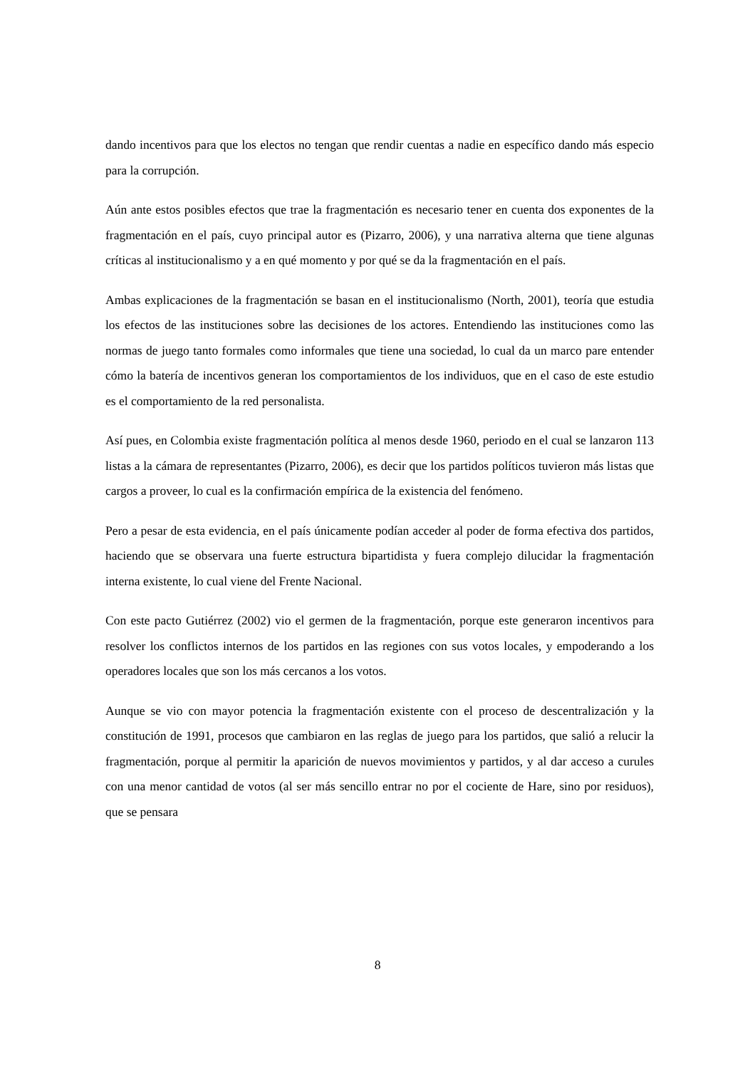dando incentivos para que los electos no tengan que rendir cuentas a nadie en específico dando más especio para la corrupción.
Aún ante estos posibles efectos que trae la fragmentación es necesario tener en cuenta dos exponentes de la fragmentación en el país, cuyo principal autor es (Pizarro, 2006), y una narrativa alterna que tiene algunas críticas al institucionalismo y a en qué momento y por qué se da la fragmentación en el país.
Ambas explicaciones de la fragmentación se basan en el institucionalismo (North, 2001), teoría que estudia los efectos de las instituciones sobre las decisiones de los actores. Entendiendo las instituciones como las normas de juego tanto formales como informales que tiene una sociedad, lo cual da un marco pare entender cómo la batería de incentivos generan los comportamientos de los individuos, que en el caso de este estudio es el comportamiento de la red personalista.
Así pues, en Colombia existe fragmentación política al menos desde 1960, periodo en el cual se lanzaron 113 listas a la cámara de representantes (Pizarro, 2006), es decir que los partidos políticos tuvieron más listas que cargos a proveer, lo cual es la confirmación empírica de la existencia del fenómeno.
Pero a pesar de esta evidencia, en el país únicamente podían acceder al poder de forma efectiva dos partidos, haciendo que se observara una fuerte estructura bipartidista y fuera complejo dilucidar la fragmentación interna existente, lo cual viene del Frente Nacional.
Con este pacto Gutiérrez (2002) vio el germen de la fragmentación, porque este generaron incentivos para resolver los conflictos internos de los partidos en las regiones con sus votos locales, y empoderando a los operadores locales que son los más cercanos a los votos.
Aunque se vio con mayor potencia la fragmentación existente con el proceso de descentralización y la constitución de 1991, procesos que cambiaron en las reglas de juego para los partidos, que salió a relucir la fragmentación, porque al permitir la aparición de nuevos movimientos y partidos, y al dar acceso a curules con una menor cantidad de votos (al ser más sencillo entrar no por el cociente de Hare, sino por residuos), que se pensara
8